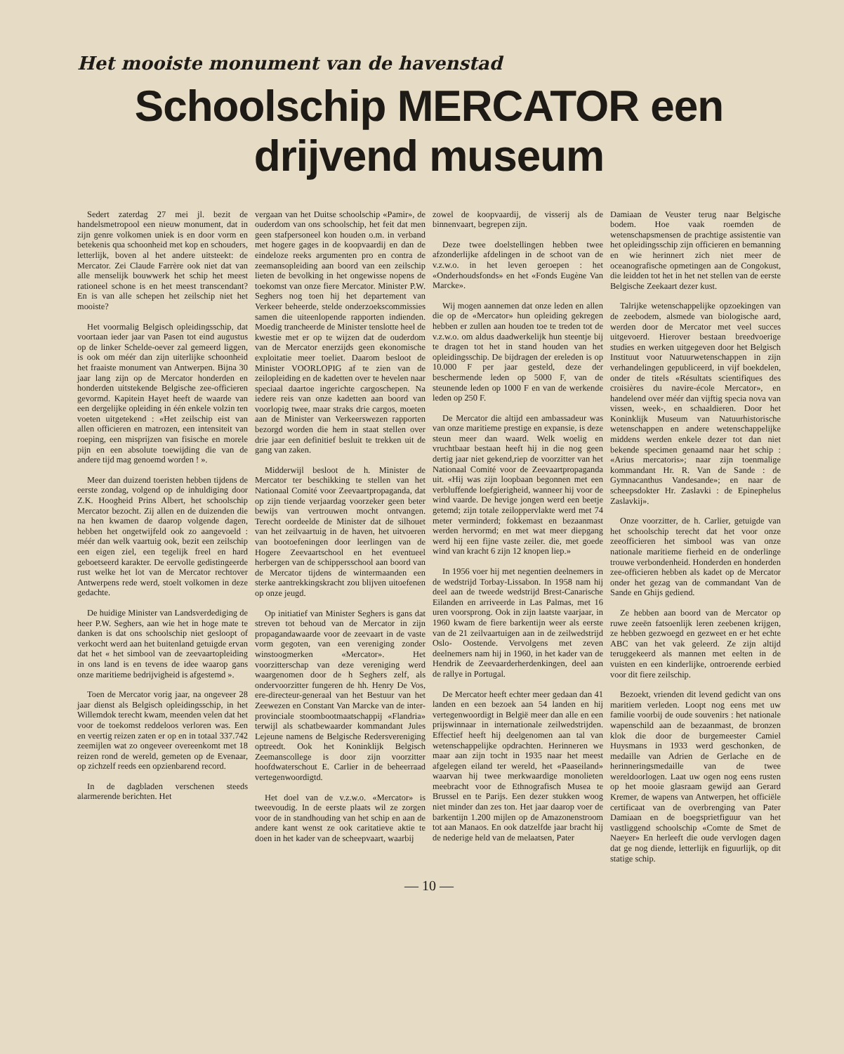Het mooiste monument van de havenstad
Schoolschip MERCATOR een drijvend museum
Sedert zaterdag 27 mei jl. bezit de handelsmetropool een nieuw monument, dat in zijn genre volkomen uniek is en door vorm en betekenis qua schoonheid met kop en schouders, letterlijk, boven al het andere uitsteekt: de Mercator. Zei Claude Farrère ook niet dat van alle menselijk bouwwerk het schip het meest rationeel schone is en het meest transcendant? En is van alle schepen het zeilschip niet het mooiste?
Het voormalig Belgisch opleidingsschip, dat voortaan ieder jaar van Pasen tot eind augustus op de linker Schelde-oever zal gemeerd liggen, is ook om méér dan zijn uiterlijke schoonheid het fraaiste monument van Antwerpen. Bijna 30 jaar lang zijn op de Mercator honderden en honderden uitstekende Belgische zee-officieren gevormd. Kapitein Hayet heeft de waarde van een dergelijke opleiding in één enkele volzin ten voeten uitgetekend : «Het zeilschip eist van allen officieren en matrozen, een intensiteit van roeping, een misprijzen van fisische en morele pijn en een absolute toewijding die van de andere tijd mag genoemd worden ! ».
Meer dan duizend toeristen hebben tijdens de eerste zondag, volgend op de inhuldiging door Z.K. Hoogheid Prins Albert, het schoolschip Mercator bezocht. Zij allen en de duizenden die na hen kwamen de daarop volgende dagen, hebben het ongetwijfeld ook zo aangevoeld : méér dan welk vaartuig ook, bezit een zeilschip een eigen ziel, een tegelijk freel en hard geboetseerd karakter. De eervolle gedistingeerde rust welke het lot van de Mercator rechtover Antwerpens rede werd, stoelt volkomen in deze gedachte.
De huidige Minister van Landsverdediging de heer P.W. Seghers, aan wie het in hoge mate te danken is dat ons schoolschip niet gesloopt of verkocht werd aan het buitenland getuigde ervan dat het « het simbool van de zeevaartopleiding in ons land is en tevens de idee waarop gans onze maritieme bedrijvigheid is afgestemd ».
Toen de Mercator vorig jaar, na ongeveer 28 jaar dienst als Belgisch opleidingsschip, in het Willemdok terecht kwam, meenden velen dat het voor de toekomst reddeloos verloren was. Een en veertig reizen zaten er op en in totaal 337.742 zeemijlen wat zo ongeveer overeenkomt met 18 reizen rond de wereld, gemeten op de Evenaar, op zichzelf reeds een opzienbarend record.
In de dagbladen verschenen steeds alarmerende berichten. Het
vergaan van het Duitse schoolschip «Pamir», de ouderdom van ons schoolschip, het feit dat men geen stafpersoneel kon houden o.m. in verband met hogere gages in de koopvaardij en dan de eindeloze reeks argumenten pro en contra de zeemansopleiding aan boord van een zeilschip lieten de bevolking in het ongewisse nopens de toekomst van onze fiere Mercator. Minister P.W. Seghers nog toen hij het departement van Verkeer beheerde, stelde onderzoekscommissies samen die uiteenlopende rapporten indienden. Moedig trancheerde de Minister tenslotte heel de kwestie met er op te wijzen dat de ouderdom van de Mercator enerzijds geen ekonomische exploitatie meer toeliet. Daarom besloot de Minister VOORLOPIG af te zien van de zeilopleiding en de kadetten over te hevelen naar speciaal daartoe ingerichte cargoschepen. Na iedere reis van onze kadetten aan boord van voorlopig twee, maar straks drie cargos, moeten aan de Minister van Verkeerswezen rapporten bezorgd worden die hem in staat stellen over drie jaar een definitief besluit te trekken uit de gang van zaken.
Midderwijl besloot de h. Minister de Mercator ter beschikking te stellen van het Nationaal Comité voor Zeevaartpropaganda, dat op zijn tiende verjaardag voorzeker geen beter bewijs van vertrouwen mocht ontvangen. Terecht oordeelde de Minister dat de silhouet van het zeilvaartuig in de haven, het uitvoeren van bootoefeningen door leerlingen van de Hogere Zeevaartschool en het eventueel herbergen van de schippersschool aan boord van de Mercator tijdens de wintermaanden een sterke aantrekkingskracht zou blijven uitoefenen op onze jeugd.
Op initiatief van Minister Seghers is gans dat streven tot behoud van de Mercator in zijn propagandawaarde voor de zeevaart in de vaste vorm gegoten, van een vereniging zonder winstoogmerken «Mercator». Het voorzitterschap van deze vereniging werd waargenomen door de h Seghers zelf, als ondervoorzitter fungeren de hh. Henry De Vos, ere-directeur-generaal van het Bestuur van het Zeewezen en Constant Van Marcke van de inter-provinciale stoombootmaatschappij «Flandria» terwijl als schatbewaarder kommandant Jules Lejeune namens de Belgische Redersvereniging optreedt. Ook het Koninklijk Belgisch Zeemanscollege is door zijn voorzitter hoofdwaterschout E. Carlier in de beheerraad vertegenwoordigtd.
Het doel van de v.z.w.o. «Mercator» is tweevoudig. In de eerste plaats wil ze zorgen voor de in standhouding van het schip en aan de andere kant wenst ze ook caritatieve aktie te doen in het kader van de scheepvaart, waarbij
zowel de koopvaardij, de visserij als de binnenvaart, begrepen zijn.
Deze twee doelstellingen hebben twee afzonderlijke afdelingen in de schoot van de v.z.w.o. in het leven geroepen : het «Onderhoudsfonds» en het «Fonds Eugène Van Marcke».
Wij mogen aannemen dat onze leden en allen die op de «Mercator» hun opleiding gekregen hebben er zullen aan houden toe te treden tot de v.z.w.o. om aldus daadwerkelijk hun steentje bij te dragen tot het in stand houden van het opleidingsschip. De bijdragen der ereleden is op 10.000 F per jaar gesteld, deze der beschermende leden op 5000 F, van de steunende leden op 1000 F en van de werkende leden op 250 F.
De Mercator die altijd een ambassadeur was van onze maritieme prestige en expansie, is deze steun meer dan waard. Welk woelig en vruchtbaar bestaan heeft hij in die nog geen dertig jaar niet gekend,riep de voorzitter van het Nationaal Comité voor de Zeevaartpropaganda uit. «Hij was zijn loopbaan begonnen met een verbluffende loefgierigheid, wanneer hij voor de wind vaarde. De hevige jongen werd een beetje getemd; zijn totale zeiloppervlakte werd met 74 meter verminderd; fokkemast en bezaanmast werden hervormd; en met wat meer diepgang werd hij een fijne vaste zeiler. die, met goede wind van kracht 6 zijn 12 knopen liep.»
In 1956 voer hij met negentien deelnemers in de wedstrijd Torbay-Lissabon. In 1958 nam hij deel aan de tweede wedstrijd Brest-Canarische Eilanden en arriveerde in Las Palmas, met 16 uren voorsprong. Ook in zijn laatste vaarjaar, in 1960 kwam de fiere barkentijn weer als eerste van de 21 zeilvaartuigen aan in de zeilwedstrijd Oslo- Oostende. Vervolgens met zeven deelnemers nam hij in 1960, in het kader van de Hendrik de Zeevaarderherdenkingen, deel aan de rallye in Portugal.
De Mercator heeft echter meer gedaan dan 41 landen en een bezoek aan 54 landen en hij vertegenwoordigt in België meer dan alle en een prijswinnaar in internationale zeilwedstrijden. Effectief heeft hij deelgenomen aan tal van wetenschappelijke opdrachten. Herinneren we maar aan zijn tocht in 1935 naar het meest afgelegen eiland ter wereld, het «Paaseiland» waarvan hij twee merkwaardige monolieten meebracht voor de Ethnografisch Musea te Brussel en te Parijs. Een dezer stukken woog niet minder dan zes ton. Het jaar daarop voer de barkentijn 1.200 mijlen op de Amazonenstroom tot aan Manaos. En ook datzelfde jaar bracht hij de nederige held van de melaatsen, Pater
Damiaan de Veuster terug naar Belgische bodem. Hoe vaak roemden de wetenschapsmensen de prachtige assistentie van het opleidingsschip zijn officieren en bemanning en wie herinnert zich niet meer de oceanografische opmetingen aan de Congokust, die leidden tot het in het net stellen van de eerste Belgische Zeekaart dezer kust.
Talrijke wetenschappelijke opzoekingen van de zeebodem, alsmede van biologische aard, werden door de Mercator met veel succes uitgevoerd. Hierover bestaan breedvoerige studies en werken uitgegeven door het Belgisch Instituut voor Natuurwetenschappen in zijn verhandelingen gepubliceerd, in vijf boekdelen, onder de titels «Résultats scientifiques des croisières du navire-école Mercator», en handelend over méér dan vijftig specia nova van vissen, week-, en schaaldieren. Door het Koninklijk Museum van Natuurhistorische wetenschappen en andere wetenschappelijke middens werden enkele dezer tot dan niet bekende specimen genaamd naar het schip : «Arius mercatoris»; naar zijn toenmalige kommandant Hr. R. Van de Sande : de Gymnacanthus Vandesande»; en naar de scheepsdokter Hr. Zaslavki : de Epinephelus Zaslavkij».
Onze voorzitter, de h. Carlier, getuigde van het schoolschip terecht dat het voor onze zeeofficieren het simbool was van onze nationale maritieme fierheid en de onderlinge trouwe verbondenheid. Honderden en honderden zee-officieren hebben als kadet op de Mercator onder het gezag van de commandant Van de Sande en Ghijs gediend.
Ze hebben aan boord van de Mercator op ruwe zeeën fatsoenlijk leren zeebenen krijgen, ze hebben gezwoegd en gezweet en er het echte ABC van het vak geleerd. Ze zijn altijd teruggekeerd als mannen met eelten in de vuisten en een kinderlijke, ontroerende eerbied voor dit fiere zeilschip.
Bezoekt, vrienden dit levend gedicht van ons maritiem verleden. Loopt nog eens met uw familie voorbij de oude souvenirs : het nationale wapenschild aan de bezaanmast, de bronzen klok die door de burgemeester Camiel Huysmans in 1933 werd geschonken, de medaille van Adrien de Gerlache en de herinneringsmedaille van de twee wereldoorlogen. Laat uw ogen nog eens rusten op het mooie glasraam gewijd aan Gerard Kremer, de wapens van Antwerpen, het officiële certificaat van de overbrenging van Pater Damiaan en de boegsprietfiguur van het vastliggend schoolschip «Comte de Smet de Naeyer» En herleeft die oude vervlogen dagen dat ge nog diende, letterlijk en figuurlijk, op dit statige schip.
— 10 —